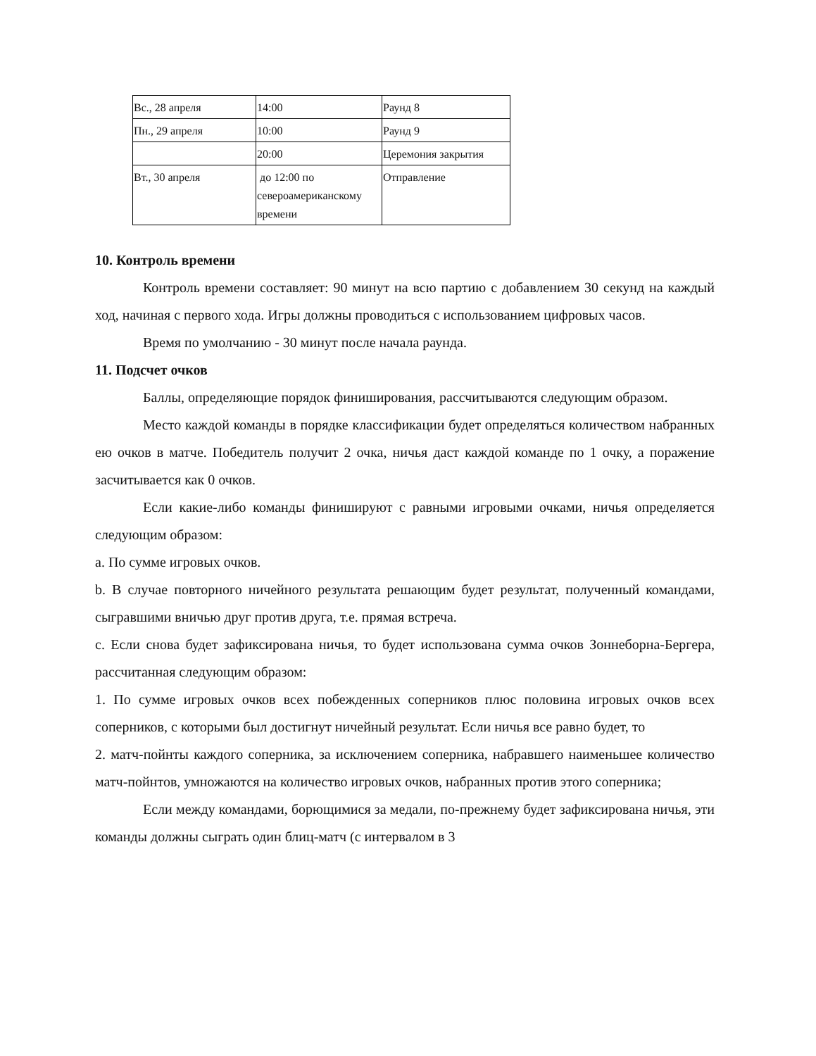| Вс., 28 апреля | 14:00 | Раунд 8 |
| Пн., 29 апреля | 10:00 | Раунд 9 |
| | 20:00 | Церемония закрытия |
| Вт., 30 апреля | до 12:00 по североамериканскому времени | Отправление |
10. Контроль времени
Контроль времени составляет: 90 минут на всю партию с добавлением 30 секунд на каждый ход, начиная с первого хода. Игры должны проводиться с использованием цифровых часов.
Время по умолчанию - 30 минут после начала раунда.
11. Подсчет очков
Баллы, определяющие порядок финиширования, рассчитываются следующим образом.
Место каждой команды в порядке классификации будет определяться количеством набранных ею очков в матче. Победитель получит 2 очка, ничья даст каждой команде по 1 очку, а поражение засчитывается как 0 очков.
Если какие-либо команды финишируют с равными игровыми очками, ничья определяется следующим образом:
a. По сумме игровых очков.
b. В случае повторного ничейного результата решающим будет результат, полученный командами, сыгравшими вничью друг против друга, т.е. прямая встреча.
c. Если снова будет зафиксирована ничья, то будет использована сумма очков Зоннеборна-Бергера, рассчитанная следующим образом:
1. По сумме игровых очков всех побежденных соперников плюс половина игровых очков всех соперников, с которыми был достигнут ничейный результат. Если ничья все равно будет, то
2. матч-пойнты каждого соперника, за исключением соперника, набравшего наименьшее количество матч-пойнтов, умножаются на количество игровых очков, набранных против этого соперника;
Если между командами, борющимися за медали, по-прежнему будет зафиксирована ничья, эти команды должны сыграть один блиц-матч (с интервалом в 3